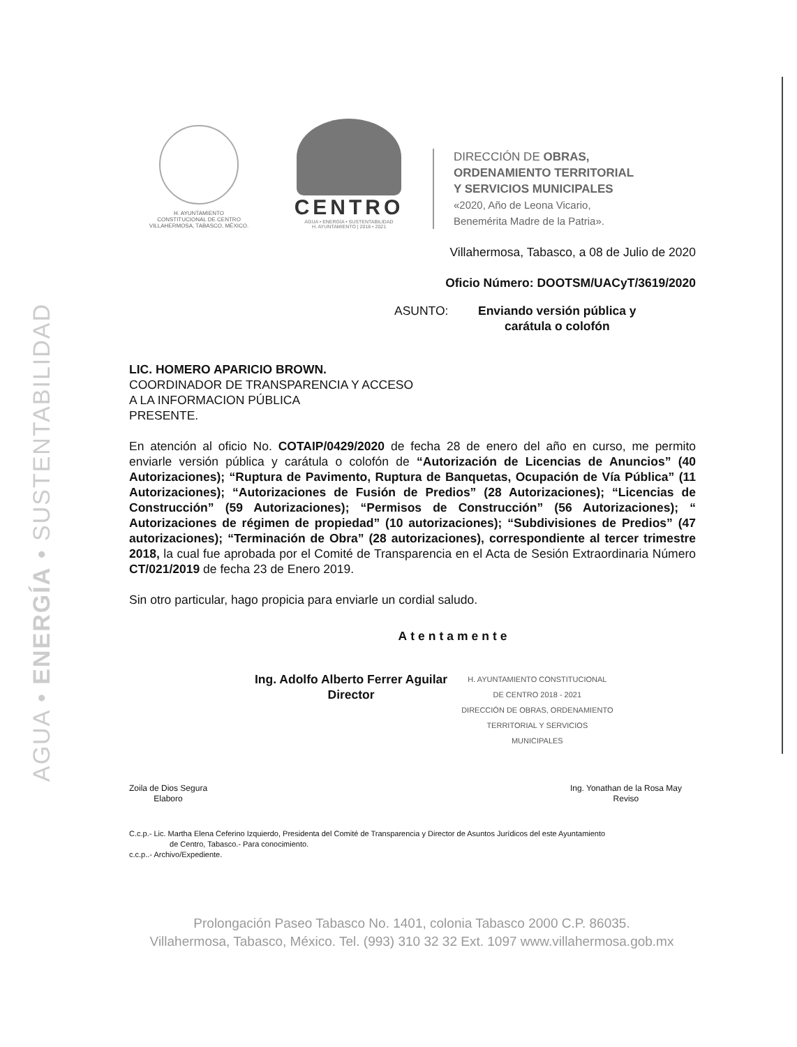AGUA • ENERGÍA • SUSTENTABILIDAD
H. AYUNTAMIENTO
CONSTITUCIONAL DE CENTRO
VILLAHERMOSA, TABASCO, MÉXICO.
CENTRO
AGUA • ENERGÍA • SUSTENTABILIDAD
H. AYUNTAMIENTO | 2018 • 2021
DIRECCIÓN DE OBRAS,
ORDENAMIENTO TERRITORIAL
Y SERVICIOS MUNICIPALES
«2020, Año de Leona Vicario,
Benemérita Madre de la Patria».
Villahermosa, Tabasco, a 08 de Julio de 2020
Oficio Número: DOOTSM/UACyT/3619/2020
ASUNTO: Enviando versión pública y
carátula o colofón
LIC. HOMERO APARICIO BROWN.
COORDINADOR DE TRANSPARENCIA Y ACCESO
A LA INFORMACION PÚBLICA
PRESENTE.
En atención al oficio No. COTAIP/0429/2020 de fecha 28 de enero del año en curso, me permito enviarle versión pública y carátula o colofón de “Autorización de Licencias de Anuncios” (40 Autorizaciones); “Ruptura de Pavimento, Ruptura de Banquetas, Ocupación de Vía Pública” (11 Autorizaciones); “Autorizaciones de Fusión de Predios” (28 Autorizaciones); “Licencias de Construcción” (59 Autorizaciones); “Permisos de Construcción” (56 Autorizaciones); “ Autorizaciones de régimen de propiedad” (10 autorizaciones); “Subdivisiones de Predios” (47 autorizaciones); “Terminación de Obra” (28 autorizaciones), correspondiente al tercer trimestre 2018, la cual fue aprobada por el Comité de Transparencia en el Acta de Sesión Extraordinaria Número CT/021/2019 de fecha 23 de Enero 2019.
Sin otro particular, hago propicia para enviarle un cordial saludo.
Atentamente
Ing. Adolfo Alberto Ferrer Aguilar
Director
H. AYUNTAMIENTO CONSTITUCIONAL
DE CENTRO 2018 - 2021
DIRECCIÓN DE OBRAS, ORDENAMIENTO
TERRITORIAL Y SERVICIOS
MUNICIPALES
Zoila de Dios Segura
Elaboro
Ing. Yonathan de la Rosa May
Reviso
C.c.p.- Lic. Martha Elena Ceferino Izquierdo, Presidenta del Comité de Transparencia y Director de Asuntos Jurídicos del este Ayuntamiento
de Centro, Tabasco.- Para conocimiento.
c.c.p..- Archivo/Expediente.
Prolongación Paseo Tabasco No. 1401, colonia Tabasco 2000 C.P. 86035.
Villahermosa, Tabasco, México. Tel. (993) 310 32 32 Ext. 1097 www.villahermosa.gob.mx